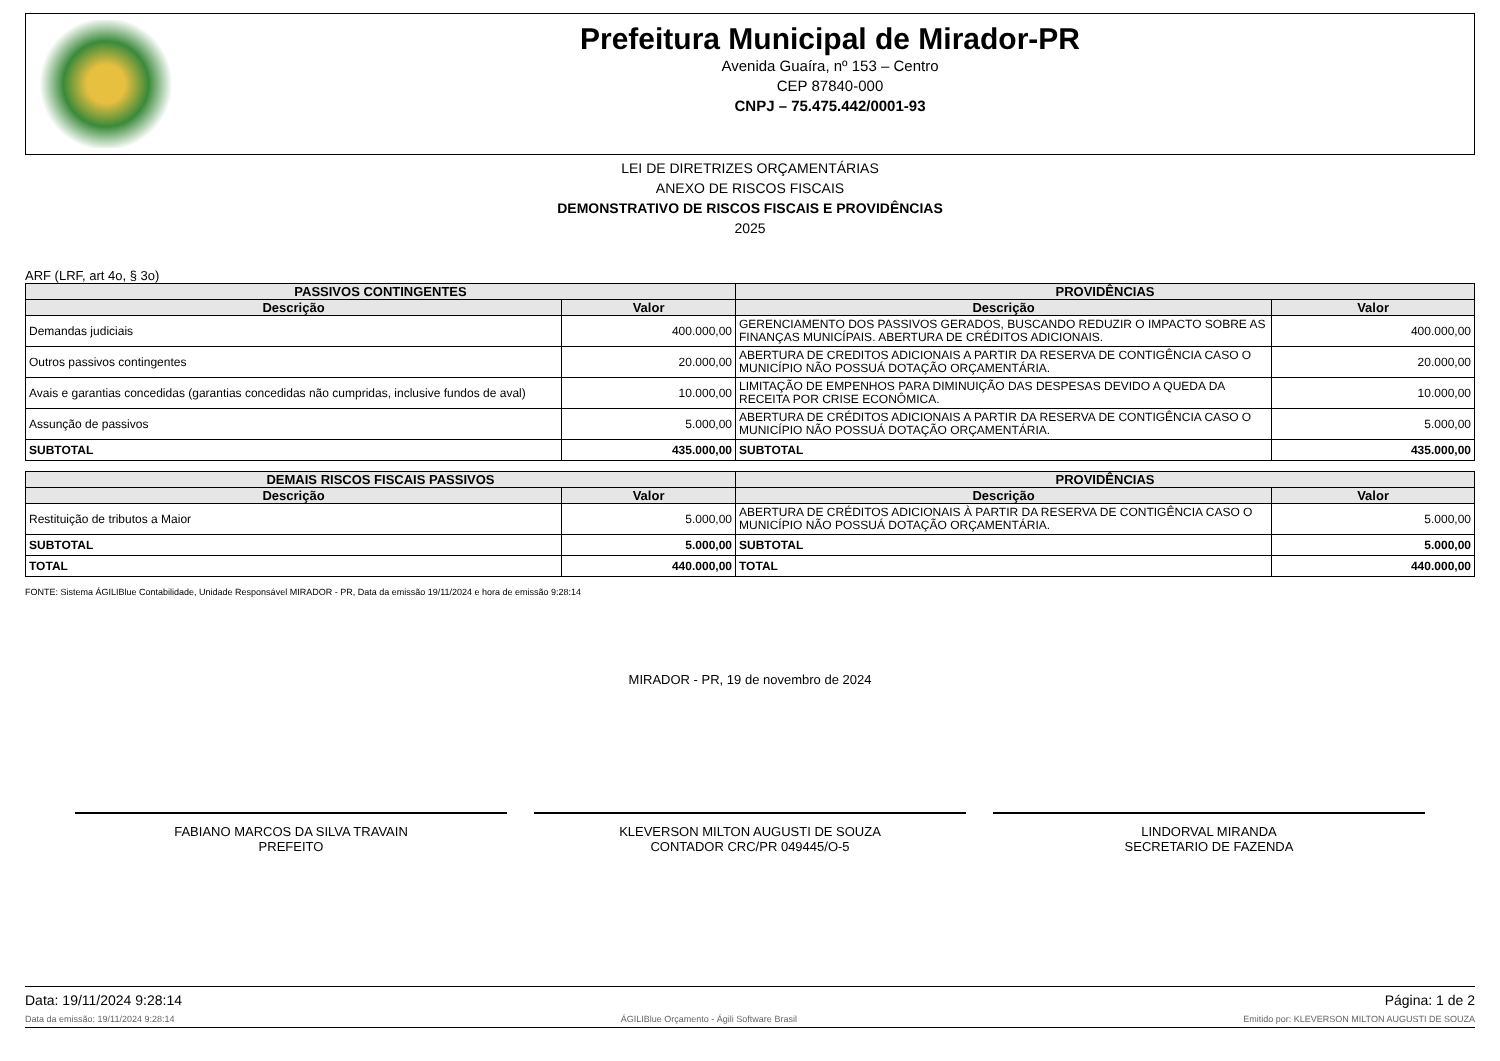Prefeitura Municipal de Mirador-PR
Avenida Guaíra, nº 153 – Centro
CEP 87840-000
CNPJ – 75.475.442/0001-93
LEI DE DIRETRIZES ORÇAMENTÁRIAS
ANEXO DE RISCOS FISCAIS
DEMONSTRATIVO DE RISCOS FISCAIS E PROVIDÊNCIAS
2025
ARF (LRF, art 4o, § 3o)
| PASSIVOS CONTINGENTES | | PROVIDÊNCIAS | |
| --- | --- | --- | --- |
| Descrição | Valor | Descrição | Valor |
| Demandas judiciais | 400.000,00 | GERENCIAMENTO DOS PASSIVOS GERADOS, BUSCANDO REDUZIR O IMPACTO SOBRE AS FINANÇAS MUNICÍPAIS. ABERTURA DE CRÉDITOS ADICIONAIS. | 400.000,00 |
| Outros passivos contingentes | 20.000,00 | ABERTURA DE CREDITOS ADICIONAIS A PARTIR DA RESERVA DE CONTIGÊNCIA CASO O MUNICÍPIO NÃO POSSUÁ DOTAÇÃO ORÇAMENTÁRIA. | 20.000,00 |
| Avais e garantias concedidas (garantias concedidas não cumpridas, inclusive fundos de aval) | 10.000,00 | LIMITAÇÃO DE EMPENHOS PARA DIMINUIÇÃO DAS DESPESAS DEVIDO A QUEDA DA RECEITA POR CRISE ECONÔMICA. | 10.000,00 |
| Assunção de passivos | 5.000,00 | ABERTURA DE CRÉDITOS ADICIONAIS A PARTIR DA RESERVA DE CONTIGÊNCIA CASO O MUNICÍPIO NÃO POSSUÁ DOTAÇÃO ORÇAMENTÁRIA. | 5.000,00 |
| SUBTOTAL | 435.000,00 | SUBTOTAL | 435.000,00 |
| DEMAIS RISCOS FISCAIS PASSIVOS | | PROVIDÊNCIAS | |
| --- | --- | --- | --- |
| Descrição | Valor | Descrição | Valor |
| Restituição de tributos a Maior | 5.000,00 | ABERTURA DE CRÉDITOS ADICIONAIS À PARTIR DA RESERVA DE CONTIGÊNCIA CASO O MUNICÍPIO NÃO POSSUÁ DOTAÇÃO ORÇAMENTÁRIA. | 5.000,00 |
| SUBTOTAL | 5.000,00 | SUBTOTAL | 5.000,00 |
| TOTAL | 440.000,00 | TOTAL | 440.000,00 |
FONTE: Sistema ÁGILIBlue Contabilidade, Unidade Responsável MIRADOR - PR, Data da emissão 19/11/2024 e hora de emissão 9:28:14
MIRADOR - PR, 19 de novembro de 2024
FABIANO MARCOS DA SILVA TRAVAIN
PREFEITO
KLEVERSON MILTON AUGUSTI DE SOUZA
CONTADOR CRC/PR 049445/O-5
LINDORVAL MIRANDA
SECRETARIO DE FAZENDA
Data: 19/11/2024 9:28:14 Página: 1 de 2
Data da emissão: 19/11/2024 9:28:14 ÁGILIBlue Orçamento - Ágili Software Brasil Emitido por: KLEVERSON MILTON AUGUSTI DE SOUZA